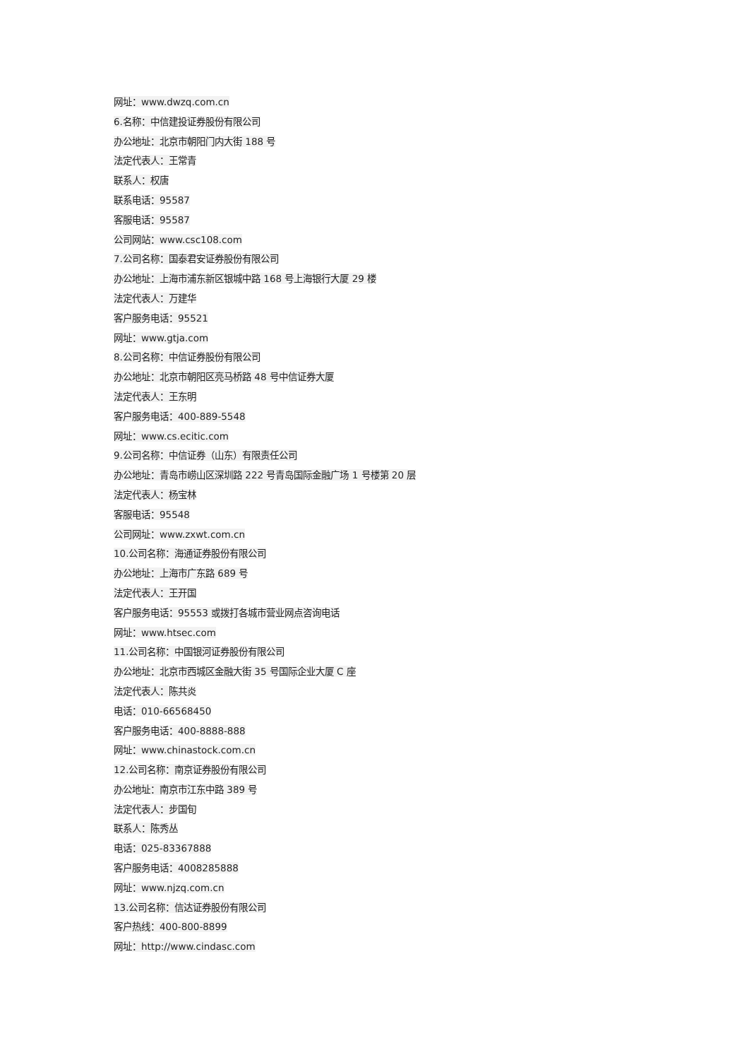网址：www.dwzq.com.cn
6.名称：中信建投证券股份有限公司
办公地址：北京市朝阳门内大街 188 号
法定代表人：王常青
联系人：权唐
联系电话：95587
客服电话：95587
公司网站：www.csc108.com
7.公司名称：国泰君安证券股份有限公司
办公地址：上海市浦东新区银城中路 168 号上海银行大厦 29 楼
法定代表人：万建华
客户服务电话：95521
网址：www.gtja.com
8.公司名称：中信证券股份有限公司
办公地址：北京市朝阳区亮马桥路 48 号中信证券大厦
法定代表人：王东明
客户服务电话：400-889-5548
网址：www.cs.ecitic.com
9.公司名称：中信证券（山东）有限责任公司
办公地址：青岛市崂山区深圳路 222 号青岛国际金融广场 1 号楼第 20 层
法定代表人：杨宝林
客服电话：95548
公司网址：www.zxwt.com.cn
10.公司名称：海通证券股份有限公司
办公地址：上海市广东路 689 号
法定代表人：王开国
客户服务电话：95553 或拨打各城市营业网点咨询电话
网址：www.htsec.com
11.公司名称：中国银河证券股份有限公司
办公地址：北京市西城区金融大街 35 号国际企业大厦 C 座
法定代表人：陈共炎
电话：010-66568450
客户服务电话：400-8888-888
网址：www.chinastock.com.cn
12.公司名称：南京证券股份有限公司
办公地址：南京市江东中路 389 号
法定代表人：步国旬
联系人：陈秀丛
电话：025-83367888
客户服务电话：4008285888
网址：www.njzq.com.cn
13.公司名称：信达证券股份有限公司
客户热线：400-800-8899
网址：http://www.cindasc.com